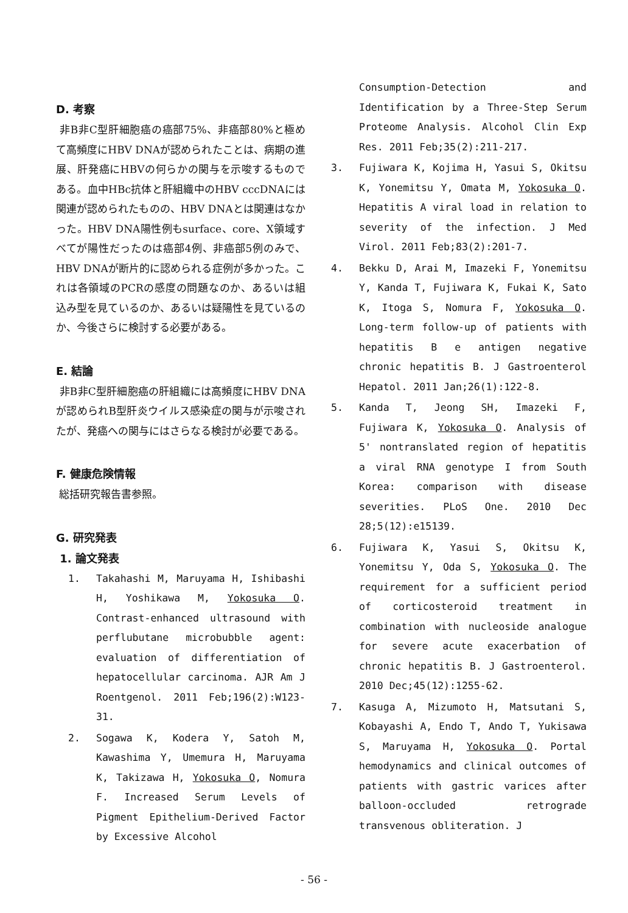D. 考察
非B非C型肝細胞癌の癌部75%、非癌部80%と極めて高頻度にHBV DNAが認められたことは、病期の進展、肝発癌にHBVの何らかの関与を示唆するものである。血中HBc抗体と肝組織中のHBV cccDNAには関連が認められたものの、HBV DNAとは関連はなかった。HBV DNA陽性例もsurface、core、X領域すべてが陽性だったのは癌部4例、非癌部5例のみで、HBV DNAが断片的に認められる症例が多かった。これは各領域のPCRの感度の問題なのか、あるいは組込み型を見ているのか、あるいは疑陽性を見ているのか、今後さらに検討する必要がある。
E. 結論
非B非C型肝細胞癌の肝組織には高頻度にHBV DNAが認められB型肝炎ウイルス感染症の関与が示唆されたが、発癌への関与にはさらなる検討が必要である。
F. 健康危険情報
総括研究報告書参照。
G. 研究発表
1. 論文発表
1. Takahashi M, Maruyama H, Ishibashi H, Yoshikawa M, Yokosuka O. Contrast-enhanced ultrasound with perflubutane microbubble agent: evaluation of differentiation of hepatocellular carcinoma. AJR Am J Roentgenol. 2011 Feb;196(2):W123-31.
2. Sogawa K, Kodera Y, Satoh M, Kawashima Y, Umemura H, Maruyama K, Takizawa H, Yokosuka O, Nomura F. Increased Serum Levels of Pigment Epithelium-Derived Factor by Excessive Alcohol
Consumption-Detection and Identification by a Three-Step Serum Proteome Analysis. Alcohol Clin Exp Res. 2011 Feb;35(2):211-217.
3. Fujiwara K, Kojima H, Yasui S, Okitsu K, Yonemitsu Y, Omata M, Yokosuka O. Hepatitis A viral load in relation to severity of the infection. J Med Virol. 2011 Feb;83(2):201-7.
4. Bekku D, Arai M, Imazeki F, Yonemitsu Y, Kanda T, Fujiwara K, Fukai K, Sato K, Itoga S, Nomura F, Yokosuka O. Long-term follow-up of patients with hepatitis B e antigen negative chronic hepatitis B. J Gastroenterol Hepatol. 2011 Jan;26(1):122-8.
5. Kanda T, Jeong SH, Imazeki F, Fujiwara K, Yokosuka O. Analysis of 5' nontranslated region of hepatitis a viral RNA genotype I from South Korea: comparison with disease severities. PLoS One. 2010 Dec 28;5(12):e15139.
6. Fujiwara K, Yasui S, Okitsu K, Yonemitsu Y, Oda S, Yokosuka O. The requirement for a sufficient period of corticosteroid treatment in combination with nucleoside analogue for severe acute exacerbation of chronic hepatitis B. J Gastroenterol. 2010 Dec;45(12):1255-62.
7. Kasuga A, Mizumoto H, Matsutani S, Kobayashi A, Endo T, Ando T, Yukisawa S, Maruyama H, Yokosuka O. Portal hemodynamics and clinical outcomes of patients with gastric varices after balloon-occluded retrograde transvenous obliteration. J
- 56 -